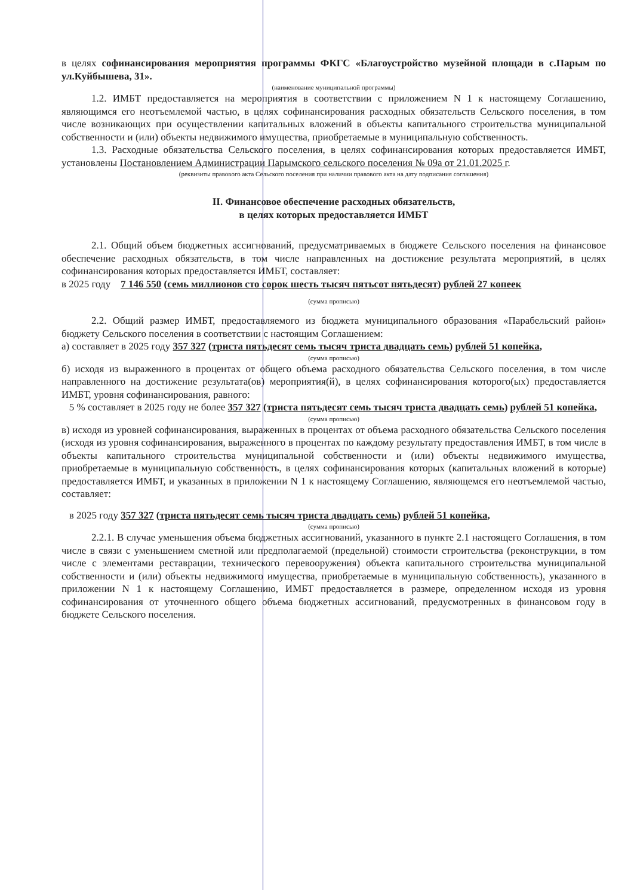в целях софинансирования мероприятия программы ФКГС «Благоустройство музейной площади в с.Парым по ул.Куйбышева, 31».
(наименование муниципальной программы)
1.2. ИМБТ предоставляется на мероприятия в соответствии с приложением N 1 к настоящему Соглашению, являющимся его неотъемлемой частью, в целях софинансирования расходных обязательств Сельского поселения, в том числе возникающих при осуществлении капитальных вложений в объекты капитального строительства муниципальной собственности и (или) объекты недвижимого имущества, приобретаемые в муниципальную собственность.
1.3. Расходные обязательства Сельского поселения, в целях софинансирования которых предоставляется ИМБТ, установлены Постановлением Администрации Парымского сельского поселения № 09а от 21.01.2025 г.
(реквизиты правового акта Сельского поселения при наличии правового акта на дату подписания соглашения)
II. Финансовое обеспечение расходных обязательств,
в целях которых предоставляется ИМБТ
2.1. Общий объем бюджетных ассигнований, предусматриваемых в бюджете Сельского поселения на финансовое обеспечение расходных обязательств, в том числе направленных на достижение результата мероприятий, в целях софинансирования которых предоставляется ИМБТ, составляет:
в 2025 году 7 146 550 (семь миллионов сто сорок шесть тысяч пятьсот пятьдесят) рублей 27 копеек
(сумма прописью)
2.2. Общий размер ИМБТ, предоставляемого из бюджета муниципального образования «Парабельский район» бюджету Сельского поселения в соответствии с настоящим Соглашением:
а) составляет в 2025 году 357 327 (триста пятьдесят семь тысяч триста двадцать семь) рублей 51 копейка,
(сумма прописью)
б) исходя из выраженного в процентах от общего объема расходного обязательства Сельского поселения, в том числе направленного на достижение результата(ов) мероприятия(й), в целях софинансирования которого(ых) предоставляется ИМБТ, уровня софинансирования, равного:
5 % составляет в 2025 году не более 357 327 (триста пятьдесят семь тысяч триста двадцать семь) рублей 51 копейка,
(сумма прописью)
в) исходя из уровней софинансирования, выраженных в процентах от объема расходного обязательства Сельского поселения (исходя из уровня софинансирования, выраженного в процентах по каждому результату предоставления ИМБТ, в том числе в объекты капитального строительства муниципальной собственности и (или) объекты недвижимого имущества, приобретаемые в муниципальную собственность, в целях софинансирования которых (капитальных вложений в которые) предоставляется ИМБТ, и указанных в приложении N 1 к настоящему Соглашению, являющемся его неотъемлемой частью, составляет:
в 2025 году 357 327 (триста пятьдесят семь тысяч триста двадцать семь) рублей 51 копейка,
(сумма прописью)
2.2.1. В случае уменьшения объема бюджетных ассигнований, указанного в пункте 2.1 настоящего Соглашения, в том числе в связи с уменьшением сметной или предполагаемой (предельной) стоимости строительства (реконструкции, в том числе с элементами реставрации, технического перевооружения) объекта капитального строительства муниципальной собственности и (или) объекты недвижимого имущества, приобретаемые в муниципальную собственность), указанного в приложении N 1 к настоящему Соглашению, ИМБТ предоставляется в размере, определенном исходя из уровня софинансирования от уточненного общего объема бюджетных ассигнований, предусмотренных в финансовом году в бюджете Сельского поселения.